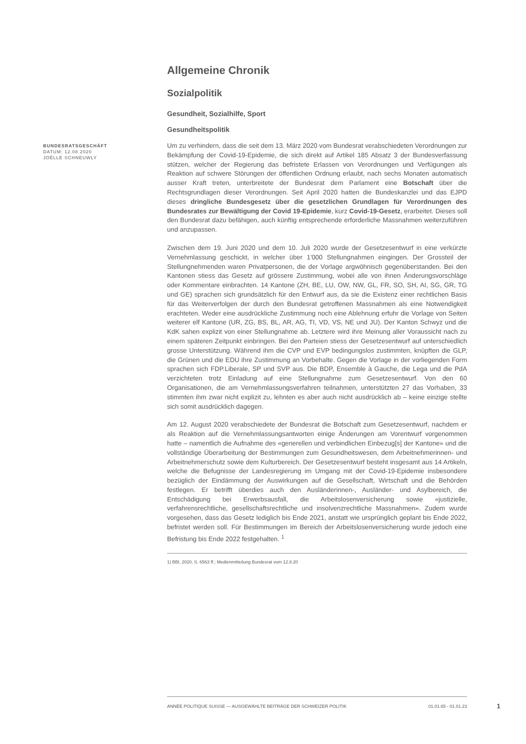BUNDESRATSGESCHÄFT
DATUM: 12.08.2020
JOËLLE SCHNEUWLY
Allgemeine Chronik
Sozialpolitik
Gesundheit, Sozialhilfe, Sport
Gesundheitspolitik
Um zu verhindern, dass die seit dem 13. März 2020 vom Bundesrat verabschiedeten Verordnungen zur Bekämpfung der Covid-19-Epidemie, die sich direkt auf Artikel 185 Absatz 3 der Bundesverfassung stützen, welcher der Regierung das befristete Erlassen von Verordnungen und Verfügungen als Reaktion auf schwere Störungen der öffentlichen Ordnung erlaubt, nach sechs Monaten automatisch ausser Kraft treten, unterbreitete der Bundesrat dem Parlament eine Botschaft über die Rechtsgrundlagen dieser Verordnungen. Seit April 2020 hatten die Bundeskanzlei und das EJPD dieses dringliche Bundesgesetz über die gesetzlichen Grundlagen für Verordnungen des Bundesrates zur Bewältigung der Covid 19-Epidemie, kurz Covid-19-Gesetz, erarbeitet. Dieses soll den Bundesrat dazu befähigen, auch künftig entsprechende erforderliche Massnahmen weiterzuführen und anzupassen.
Zwischen dem 19. Juni 2020 und dem 10. Juli 2020 wurde der Gesetzesentwurf in eine verkürzte Vernehmlassung geschickt, in welcher über 1'000 Stellungnahmen eingingen. Der Grossteil der Stellungnehmenden waren Privatpersonen, die der Vorlage argwöhnisch gegenüberstanden. Bei den Kantonen stiess das Gesetz auf grössere Zustimmung, wobei alle von ihnen Änderungsvorschläge oder Kommentare einbrachten. 14 Kantone (ZH, BE, LU, OW, NW, GL, FR, SO, SH, AI, SG, GR, TG und GE) sprachen sich grundsätzlich für den Entwurf aus, da sie die Existenz einer rechtlichen Basis für das Weiterverfolgen der durch den Bundesrat getroffenen Massnahmen als eine Notwendigkeit erachteten. Weder eine ausdrückliche Zustimmung noch eine Ablehnung erfuhr die Vorlage von Seiten weiterer elf Kantone (UR, ZG, BS, BL, AR, AG, TI, VD, VS, NE und JU). Der Kanton Schwyz und die KdK sahen explizit von einer Stellungnahme ab. Letztere wird ihre Meinung aller Voraussicht nach zu einem späteren Zeitpunkt einbringen. Bei den Parteien stiess der Gesetzesentwurf auf unterschiedlich grosse Unterstützung. Während ihm die CVP und EVP bedingungslos zustimmten, knüpften die GLP, die Grünen und die EDU ihre Zustimmung an Vorbehalte. Gegen die Vorlage in der vorliegenden Form sprachen sich FDP.Liberale, SP und SVP aus. Die BDP, Ensemble à Gauche, die Lega und die PdA verzichteten trotz Einladung auf eine Stellungnahme zum Gesetzesentwurf. Von den 60 Organisationen, die am Vernehmlassungsverfahren teilnahmen, unterstützten 27 das Vorhaben, 33 stimmten ihm zwar nicht explizit zu, lehnten es aber auch nicht ausdrücklich ab – keine einzige stellte sich somit ausdrücklich dagegen.
Am 12. August 2020 verabschiedete der Bundesrat die Botschaft zum Gesetzesentwurf, nachdem er als Reaktion auf die Vernehmlassungsantworten einige Änderungen am Vorentwurf vorgenommen hatte – namentlich die Aufnahme des «generellen und verbindlichen Einbezug[s] der Kantone» und die vollständige Überarbeitung der Bestimmungen zum Gesundheitswesen, dem Arbeitnehmerinnen- und Arbeitnehmerschutz sowie dem Kulturbereich. Der Gesetzesentwurf besteht insgesamt aus 14 Artikeln, welche die Befugnisse der Landesregierung im Umgang mit der Covid-19-Epidemie insbesondere bezüglich der Eindämmung der Auswirkungen auf die Gesellschaft, Wirtschaft und die Behörden festlegen. Er betrifft überdies auch den Ausländerinnen-, Ausländer- und Asylbereich, die Entschädigung bei Erwerbsausfall, die Arbeitslosenversicherung sowie «justizielle, verfahrensrechtliche, gesellschaftsrechtliche und insolvenzrechtliche Massnahmen». Zudem wurde vorgesehen, dass das Gesetz lediglich bis Ende 2021, anstatt wie ursprünglich geplant bis Ende 2022, befristet werden soll. Für Bestimmungen im Bereich der Arbeitslosenversicherung wurde jedoch eine Befristung bis Ende 2022 festgehalten. <sup>1</sup>
1) BBl, 2020, S. 6563 ff.; Medienmitteilung Bundesrat vom 12.8.20
ANNÉE POLITIQUE SUISSE — AUSGEWÄHLTE BEITRÄGE DER SCHWEIZER POLITIK 01.01.65 - 01.01.23
1